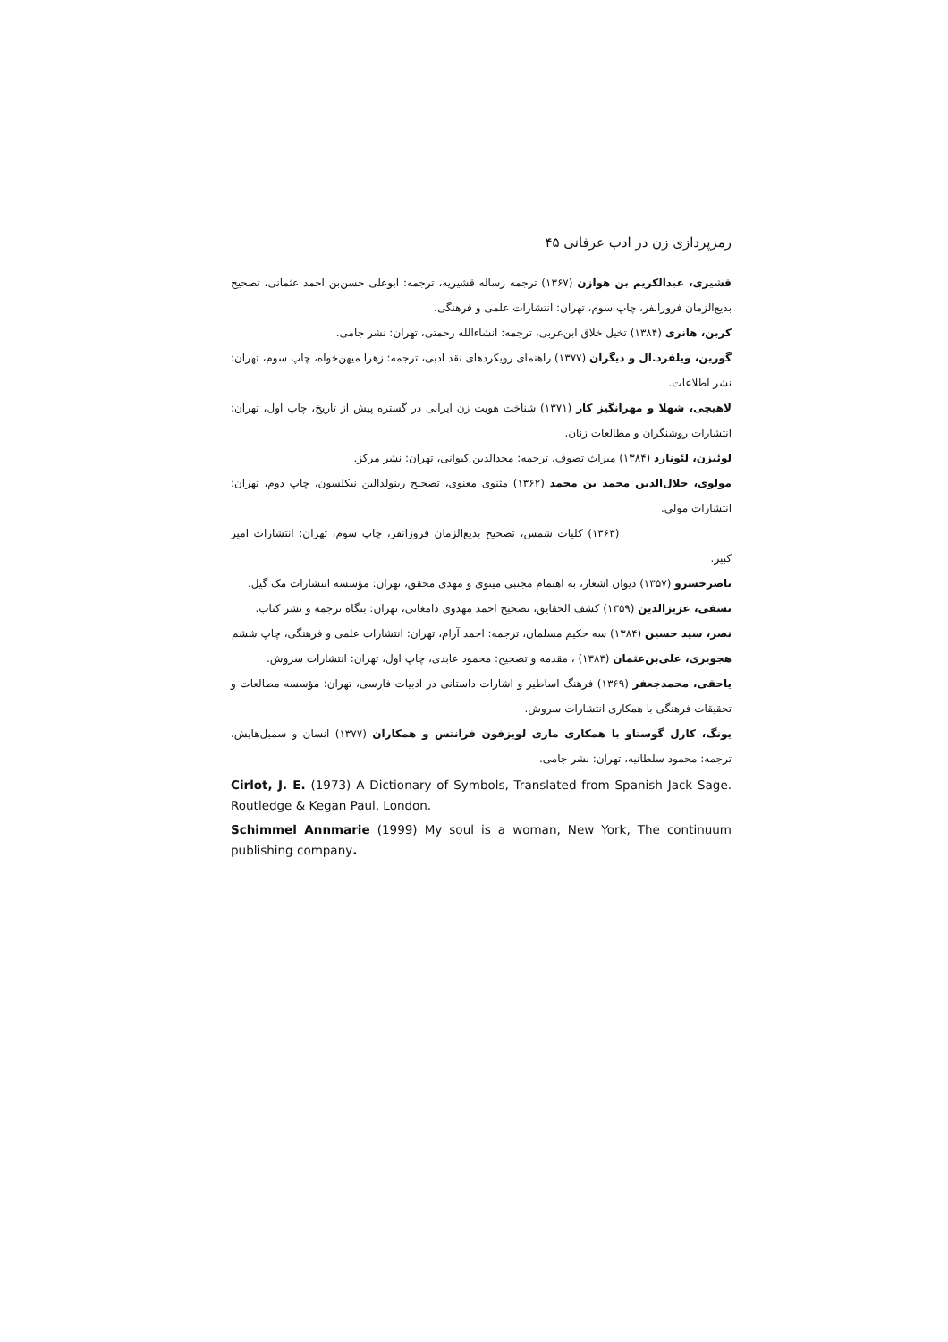رمزپردازی زن در ادب عرفانی ۴۵
قشیری، عبدالکریم بن هوازن (۱۳۶۷) ترجمه رساله قشیریه، ترجمه: ابوعلی حسن‌بن احمد عثمانی، تصحیح بدیع‌الزمان فروزانفر، چاپ سوم، تهران: انتشارات علمی و فرهنگی.
کربن، هانری (۱۳۸۴) تخیل خلاق ابن‌عربی، ترجمه: انشاءالله رحمتی، تهران: نشر جامی.
گورین، ویلفرد.ال و دیگران (۱۳۷۷) راهنمای رویکردهای نقد ادبی، ترجمه: زهرا میهن‌خواه، چاپ سوم، تهران: نشر اطلاعات.
لاهیجی، شهلا و مهرانگیز کار (۱۳۷۱) شناخت هویت زن ایرانی در گستره پیش از تاریخ، چاپ اول، تهران: انتشارات روشنگران و مطالعات زنان.
لوئیزن، لئونارد (۱۳۸۴) میراث تصوف، ترجمه: مجدالدین کیوانی، تهران: نشر مرکز.
مولوی، جلال‌الدین محمد بن محمد (۱۳۶۲) مثنوی معنوی، تصحیح رینولدالین نیکلسون، چاپ دوم، تهران: انتشارات مولی.
____________________ (۱۳۶۳) کلیات شمس، تصحیح بدیع‌الزمان فروزانفر، چاپ سوم، تهران: انتشارات امیر کبیر.
ناصرخسرو (۱۳۵۷) دیوان اشعار، به اهتمام مجتبی مینوی و مهدی محقق، تهران: مؤسسه انتشارات مک گیل.
نسفی، عزیزالدین (۱۳۵۹) کشف الحقایق، تصحیح احمد مهدوی دامغانی، تهران: بنگاه ترجمه و نشر کتاب.
نصر، سید حسین (۱۳۸۴) سه حکیم مسلمان، ترجمه: احمد آرام، تهران: انتشارات علمی و فرهنگی، چاپ ششم
هجویری، علی‌بن‌عثمان (۱۳۸۳) ، مقدمه و تصحیح: محمود عابدی، چاپ اول، تهران: انتشارات سروش.
یاحقی، محمدجعفر (۱۳۶۹) فرهنگ اساطیر و اشارات داستانی در ادبیات فارسی، تهران: مؤسسه مطالعات و تحقیقات فرهنگی با همکاری انتشارات سروش.
یونگ، کارل گوستاو با همکاری ماری لویزفون فرانتس و همکاران (۱۳۷۷) انسان و سمبل‌هایش، ترجمه: محمود سلطانیه، تهران: نشر جامی.
Cirlot, J. E. (1973) A Dictionary of Symbols, Translated from Spanish Jack Sage. Routledge & Kegan Paul, London.
Schimmel Annmarie (1999) My soul is a woman, New York, The continuum publishing company.